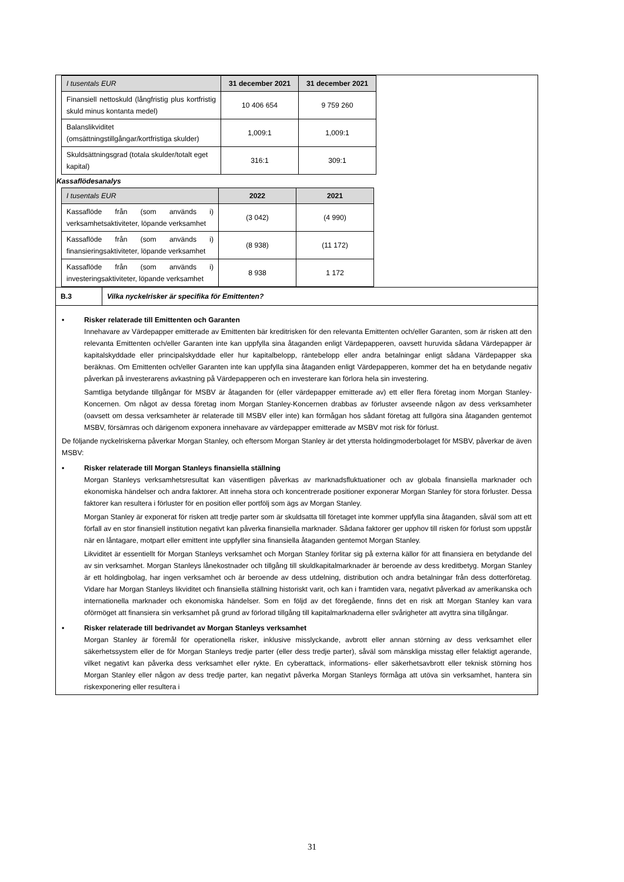| I tusentals EUR | 31 december 2021 | 31 december 2021 |
| --- | --- | --- |
| Finansiell nettoskuld (långfristig plus kortfristig skuld minus kontanta medel) | 10 406 654 | 9 759 260 |
| Balanslikviditet (omsättningstillgångar/kortfristiga skulder) | 1,009:1 | 1,009:1 |
| Skuldsättningsgrad (totala skulder/totalt eget kapital) | 316:1 | 309:1 |
Kassaflödesanalys
| I tusentals EUR | 2022 | 2021 |
| --- | --- | --- |
| Kassaflöde från (som används i) verksamhetsaktiviteter, löpande verksamhet | (3 042) | (4 990) |
| Kassaflöde från (som används i) finansieringsaktiviteter, löpande verksamhet | (8 938) | (11 172) |
| Kassaflöde från (som används i) investeringsaktiviteter, löpande verksamhet | 8 938 | 1 172 |
B.3
Vilka nyckelrisker är specifika för Emittenten?
• Risker relaterade till Emittenten och Garanten
Innehavare av Värdepapper emitterade av Emittenten bär kreditrisken för den relevanta Emittenten och/eller Garanten, som är risken att den relevanta Emittenten och/eller Garanten inte kan uppfylla sina åtaganden enligt Värdepapperen, oavsett huruvida sådana Värdepapper är kapitalskyddade eller principalskyddade eller hur kapitalbelopp, räntebelopp eller andra betalningar enligt sådana Värdepapper ska beräknas. Om Emittenten och/eller Garanten inte kan uppfylla sina åtaganden enligt Värdepapperen, kommer det ha en betydande negativ påverkan på investerarens avkastning på Värdepapperen och en investerare kan förlora hela sin investering.
Samtliga betydande tillgångar för MSBV är åtaganden för (eller värdepapper emitterade av) ett eller flera företag inom Morgan Stanley-Koncernen. Om något av dessa företag inom Morgan Stanley-Koncernen drabbas av förluster avseende någon av dess verksamheter (oavsett om dessa verksamheter är relaterade till MSBV eller inte) kan förmågan hos sådant företag att fullgöra sina åtaganden gentemot MSBV, försämras och därigenom exponera innehavare av värdepapper emitterade av MSBV mot risk för förlust.
De följande nyckelriskerna påverkar Morgan Stanley, och eftersom Morgan Stanley är det yttersta holdingmoderbolaget för MSBV, påverkar de även MSBV:
• Risker relaterade till Morgan Stanleys finansiella ställning
Morgan Stanleys verksamhetsresultat kan väsentligen påverkas av marknadsfluktuationer och av globala finansiella marknader och ekonomiska händelser och andra faktorer. Att inneha stora och koncentrerade positioner exponerar Morgan Stanley för stora förluster. Dessa faktorer kan resultera i förluster för en position eller portfölj som ägs av Morgan Stanley.
Morgan Stanley är exponerat för risken att tredje parter som är skuldsatta till företaget inte kommer uppfylla sina åtaganden, såväl som att ett förfall av en stor finansiell institution negativt kan påverka finansiella marknader. Sådana faktorer ger upphov till risken för förlust som uppstår när en låntagare, motpart eller emittent inte uppfyller sina finansiella åtaganden gentemot Morgan Stanley.
Likviditet är essentiellt för Morgan Stanleys verksamhet och Morgan Stanley förlitar sig på externa källor för att finansiera en betydande del av sin verksamhet. Morgan Stanleys lånekostnader och tillgång till skuldkapitalmarknader är beroende av dess kreditbetyg. Morgan Stanley är ett holdingbolag, har ingen verksamhet och är beroende av dess utdelning, distribution och andra betalningar från dess dotterföretag. Vidare har Morgan Stanleys likviditet och finansiella ställning historiskt varit, och kan i framtiden vara, negativt påverkad av amerikanska och internationella marknader och ekonomiska händelser. Som en följd av det föregående, finns det en risk att Morgan Stanley kan vara oförmöget att finansiera sin verksamhet på grund av förlorad tillgång till kapitalmarknaderna eller svårigheter att avyttra sina tillgångar.
• Risker relaterade till bedrivandet av Morgan Stanleys verksamhet
Morgan Stanley är föremål för operationella risker, inklusive misslyckande, avbrott eller annan störning av dess verksamhet eller säkerhetssystem eller de för Morgan Stanleys tredje parter (eller dess tredje parter), såväl som mänskliga misstag eller felaktigt agerande, vilket negativt kan påverka dess verksamhet eller rykte. En cyberattack, informations- eller säkerhetsavbrott eller teknisk störning hos Morgan Stanley eller någon av dess tredje parter, kan negativt påverka Morgan Stanleys förmåga att utöva sin verksamhet, hantera sin riskexponering eller resultera i
31